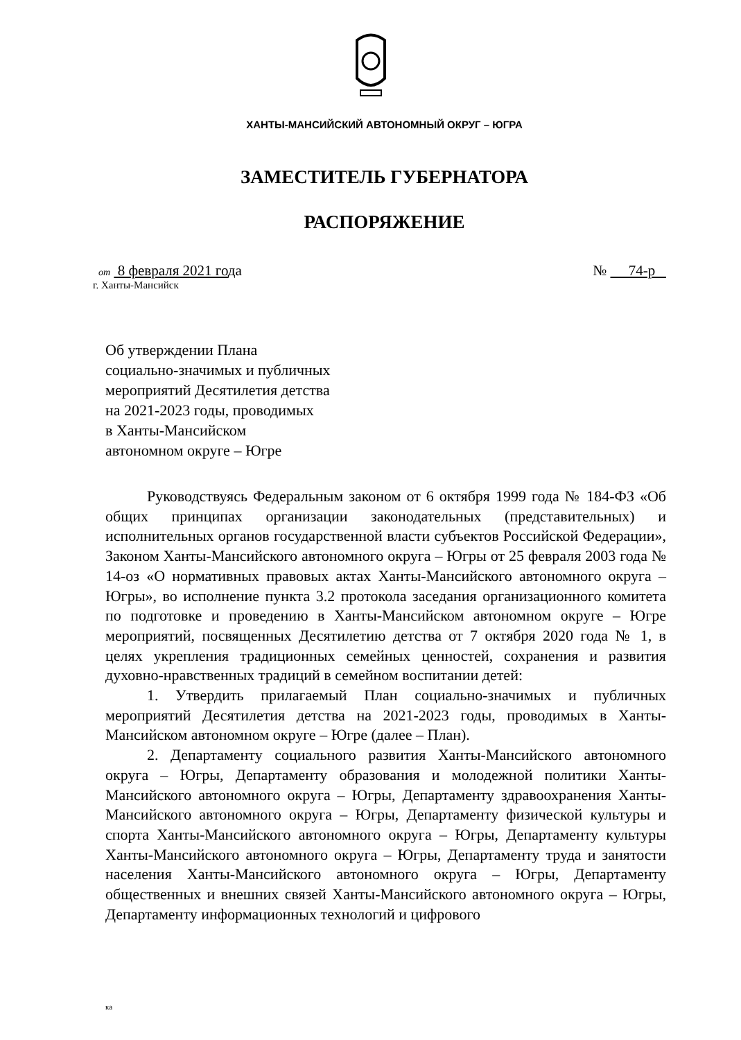ХАНТЫ-МАНСИЙСКИЙ АВТОНОМНЫЙ ОКРУГ – ЮГРА
ЗАМЕСТИТЕЛЬ ГУБЕРНАТОРА
РАСПОРЯЖЕНИЕ
от 8 февраля 2021 года № 74-р
г. Ханты-Мансийск
Об утверждении Плана
социально-значимых и публичных
мероприятий Десятилетия детства
на 2021-2023 годы, проводимых
в Ханты-Мансийском
автономном округе – Югре
Руководствуясь Федеральным законом от 6 октября 1999 года № 184-ФЗ «Об общих принципах организации законодательных (представительных) и исполнительных органов государственной власти субъектов Российской Федерации», Законом Ханты-Мансийского автономного округа – Югры от 25 февраля 2003 года № 14-оз «О нормативных правовых актах Ханты-Мансийского автономного округа – Югры», во исполнение пункта 3.2 протокола заседания организационного комитета по подготовке и проведению в Ханты-Мансийском автономном округе – Югре мероприятий, посвященных Десятилетию детства от 7 октября 2020 года № 1, в целях укрепления традиционных семейных ценностей, сохранения и развития духовно-нравственных традиций в семейном воспитании детей:
1. Утвердить прилагаемый План социально-значимых и публичных мероприятий Десятилетия детства на 2021-2023 годы, проводимых в Ханты-Мансийском автономном округе – Югре (далее – План).
2. Департаменту социального развития Ханты-Мансийского автономного округа – Югры, Департаменту образования и молодежной политики Ханты-Мансийского автономного округа – Югры, Департаменту здравоохранения Ханты-Мансийского автономного округа – Югры, Департаменту физической культуры и спорта Ханты-Мансийского автономного округа – Югры, Департаменту культуры Ханты-Мансийского автономного округа – Югры, Департаменту труда и занятости населения Ханты-Мансийского автономного округа – Югры, Департаменту общественных и внешних связей Ханты-Мансийского автономного округа – Югры, Департаменту информационных технологий и цифрового
ка